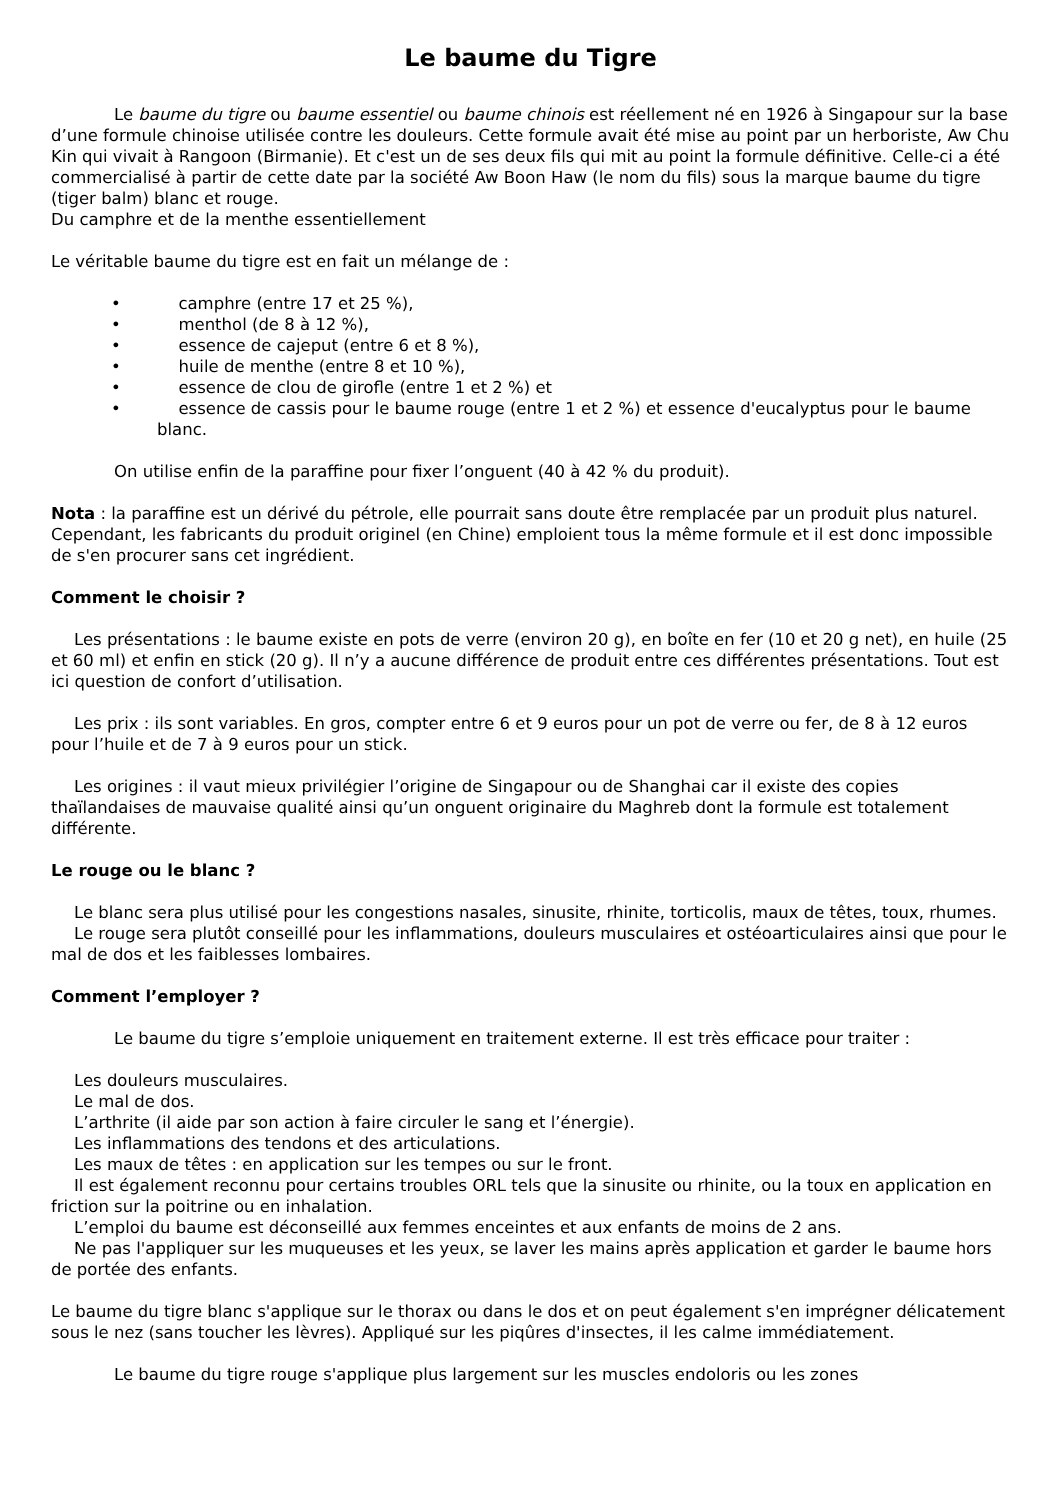Le baume du Tigre
Le baume du tigre ou baume essentiel ou baume chinois est réellement né en 1926 à Singapour sur la base d’une formule chinoise utilisée contre les douleurs. Cette formule avait été mise au point par un herboriste, Aw Chu Kin qui vivait à Rangoon (Birmanie). Et c'est un de ses deux fils qui mit au point la formule définitive. Celle-ci a été commercialisé à partir de cette date par la société Aw Boon Haw (le nom du fils) sous la marque baume du tigre (tiger balm) blanc et rouge.
Du camphre et de la menthe essentiellement
Le véritable baume du tigre est en fait un mélange de :
• camphre (entre 17 et 25 %),
• menthol (de 8 à 12 %),
• essence de cajeput (entre 6 et 8 %),
• huile de menthe (entre 8 et 10 %),
• essence de clou de girofle (entre 1 et 2 %) et
• essence de cassis pour le baume rouge (entre 1 et 2 %) et essence d'eucalyptus pour le baume blanc.
On utilise enfin de la paraffine pour fixer l’onguent (40 à 42 % du produit).
Nota : la paraffine est un dérivé du pétrole, elle pourrait sans doute être remplacée par un produit plus naturel. Cependant, les fabricants du produit originel (en Chine) emploient tous la même formule et il est donc impossible de s'en procurer sans cet ingrédient.
Comment le choisir ?
Les présentations : le baume existe en pots de verre (environ 20 g), en boîte en fer (10 et 20 g net), en huile (25 et 60 ml) et enfin en stick (20 g). Il n’y a aucune différence de produit entre ces différentes présentations. Tout est ici question de confort d’utilisation.
Les prix : ils sont variables. En gros, compter entre 6 et 9 euros pour un pot de verre ou fer, de 8 à 12 euros pour l’huile et de 7 à 9 euros pour un stick.
Les origines : il vaut mieux privilégier l’origine de Singapour ou de Shanghai car il existe des copies thaïlandaises de mauvaise qualité ainsi qu’un onguent originaire du Maghreb dont la formule est totalement différente.
Le rouge ou le blanc ?
Le blanc sera plus utilisé pour les congestions nasales, sinusite, rhinite, torticolis, maux de têtes, toux, rhumes.
Le rouge sera plutôt conseillé pour les inflammations, douleurs musculaires et ostéoarticulaires ainsi que pour le mal de dos et les faiblesses lombaires.
Comment l’employer ?
Le baume du tigre s’emploie uniquement en traitement externe. Il est très efficace pour traiter :
Les douleurs musculaires.
Le mal de dos.
L’arthrite (il aide par son action à faire circuler le sang et l’énergie).
Les inflammations des tendons et des articulations.
Les maux de têtes : en application sur les tempes ou sur le front.
Il est également reconnu pour certains troubles ORL tels que la sinusite ou rhinite, ou la toux en application en friction sur la poitrine ou en inhalation.
L’emploi du baume est déconseillé aux femmes enceintes et aux enfants de moins de 2 ans.
Ne pas l'appliquer sur les muqueuses et les yeux, se laver les mains après application et garder le baume hors de portée des enfants.
Le baume du tigre blanc s'applique sur le thorax ou dans le dos et on peut également s'en imprégner délicatement sous le nez (sans toucher les lèvres). Appliqué sur les piqûres d'insectes, il les calme immédiatement.
Le baume du tigre rouge s'applique plus largement sur les muscles endoloris ou les zones